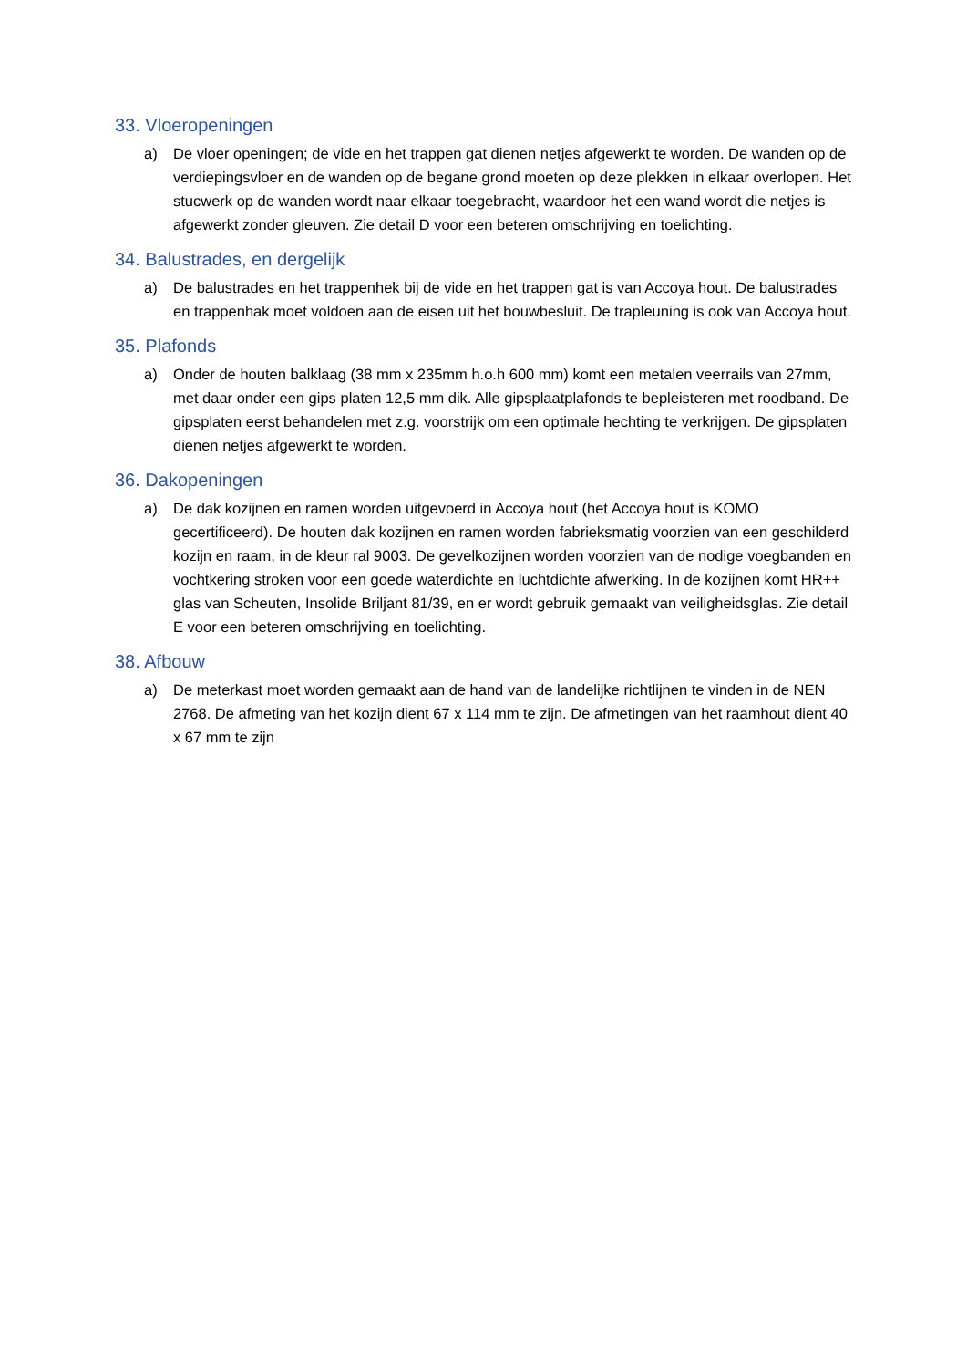33. Vloeropeningen
a) De vloer openingen; de vide en het trappen gat dienen netjes afgewerkt te worden. De wanden op de verdiepingsvloer en de wanden op de begane grond moeten op deze plekken in elkaar overlopen. Het stucwerk op de wanden wordt naar elkaar toegebracht, waardoor het een wand wordt die netjes is afgewerkt zonder gleuven. Zie detail D voor een beteren omschrijving en toelichting.
34. Balustrades, en dergelijk
a) De balustrades en het trappenhek bij de vide en het trappen gat is van Accoya hout. De balustrades en trappenhak moet voldoen aan de eisen uit het bouwbesluit. De trapleuning is ook van Accoya hout.
35. Plafonds
a) Onder de houten balklaag (38 mm x 235mm h.o.h 600 mm) komt een metalen veerrails van 27mm, met daar onder een gips platen 12,5 mm dik. Alle gipsplaatplafonds te bepleisteren met roodband. De gipsplaten eerst behandelen met z.g. voorstrijk om een optimale hechting te verkrijgen. De gipsplaten dienen netjes afgewerkt te worden.
36. Dakopeningen
a) De dak kozijnen en ramen worden uitgevoerd in Accoya hout (het Accoya hout is KOMO gecertificeerd). De houten dak kozijnen en ramen worden fabrieksmatig voorzien van een geschilderd kozijn en raam, in de kleur ral 9003. De gevelkozijnen worden voorzien van de nodige voegbanden en vochtkering stroken voor een goede waterdichte en luchtdichte afwerking. In de kozijnen komt HR++ glas van Scheuten, Insolide Briljant 81/39, en er wordt gebruik gemaakt van veiligheidsglas. Zie detail E voor een beteren omschrijving en toelichting.
38. Afbouw
a) De meterkast moet worden gemaakt aan de hand van de landelijke richtlijnen te vinden in de NEN 2768. De afmeting van het kozijn dient 67 x 114 mm te zijn. De afmetingen van het raamhout dient 40 x 67 mm te zijn